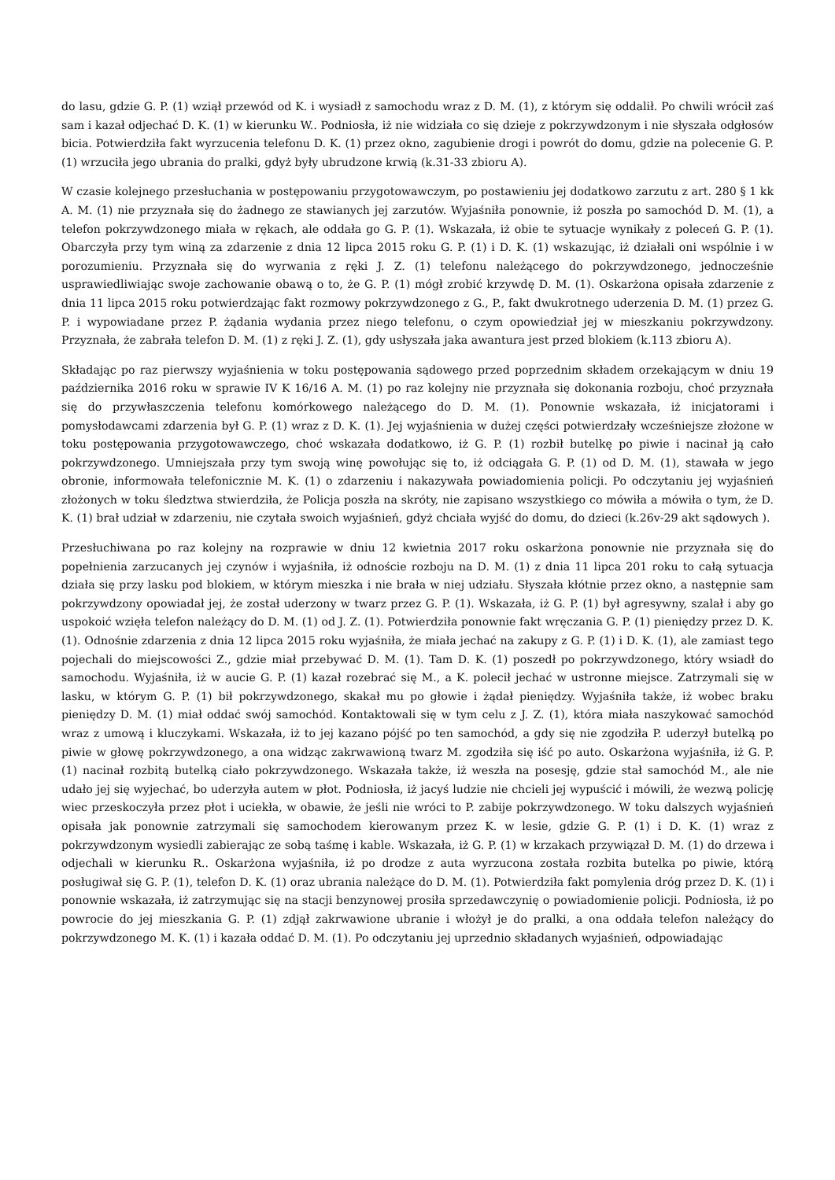do lasu, gdzie G. P. (1) wziął przewód od K. i wysiadł z samochodu wraz z D. M. (1), z którym się oddalił. Po chwili wrócił zaś sam i kazał odjechać D. K. (1) w kierunku W.. Podniosła, iż nie widziała co się dzieje z pokrzywdzonym i nie słyszała odgłosów bicia. Potwierdziła fakt wyrzucenia telefonu D. K. (1) przez okno, zagubienie drogi i powrót do domu, gdzie na polecenie G. P. (1) wrzuciła jego ubrania do pralki, gdyż były ubrudzone krwią (k.31-33 zbioru A).
W czasie kolejnego przesłuchania w postępowaniu przygotowawczym, po postawieniu jej dodatkowo zarzutu z art. 280 § 1 kk A. M. (1) nie przyznała się do żadnego ze stawianych jej zarzutów. Wyjaśniła ponownie, iż poszła po samochód D. M. (1), a telefon pokrzywdzonego miała w rękach, ale oddała go G. P. (1). Wskazała, iż obie te sytuacje wynikały z poleceń G. P. (1). Obarczyła przy tym winą za zdarzenie z dnia 12 lipca 2015 roku G. P. (1) i D. K. (1) wskazując, iż działali oni wspólnie i w porozumieniu. Przyznała się do wyrwania z ręki J. Z. (1) telefonu należącego do pokrzywdzonego, jednocześnie usprawiedliwiając swoje zachowanie obawą o to, że G. P. (1) mógł zrobić krzywdę D. M. (1). Oskarżona opisała zdarzenie z dnia 11 lipca 2015 roku potwierdzając fakt rozmowy pokrzywdzonego z G., P., fakt dwukrotnego uderzenia D. M. (1) przez G. P. i wypowiadane przez P. żądania wydania przez niego telefonu, o czym opowiedział jej w mieszkaniu pokrzywdzony. Przyznała, że zabrała telefon D. M. (1) z ręki J. Z. (1), gdy usłyszała jaka awantura jest przed blokiem (k.113 zbioru A).
Składając po raz pierwszy wyjaśnienia w toku postępowania sądowego przed poprzednim składem orzekającym w dniu 19 października 2016 roku w sprawie IV K 16/16 A. M. (1) po raz kolejny nie przyznała się dokonania rozboju, choć przyznała się do przywłaszczenia telefonu komórkowego należącego do D. M. (1). Ponownie wskazała, iż inicjatorami i pomysłodawcami zdarzenia był G. P. (1) wraz z D. K. (1). Jej wyjaśnienia w dużej części potwierdzały wcześniejsze złożone w toku postępowania przygotowawczego, choć wskazała dodatkowo, iż G. P. (1) rozbił butelkę po piwie i nacinał ją cało pokrzywdzonego. Umniejszała przy tym swoją winę powołując się to, iż odciągała G. P. (1) od D. M. (1), stawała w jego obronie, informowała telefonicznie M. K. (1) o zdarzeniu i nakazywała powiadomienia policji. Po odczytaniu jej wyjaśnień złożonych w toku śledztwa stwierdziła, że Policja poszła na skróty, nie zapisano wszystkiego co mówiła a mówiła o tym, że D. K. (1) brał udział w zdarzeniu, nie czytała swoich wyjaśnień, gdyż chciała wyjść do domu, do dzieci (k.26v-29 akt sądowych ).
Przesłuchiwana po raz kolejny na rozprawie w dniu 12 kwietnia 2017 roku oskarżona ponownie nie przyznała się do popełnienia zarzucanych jej czynów i wyjaśniła, iż odnoście rozboju na D. M. (1) z dnia 11 lipca 201 roku to całą sytuacja działa się przy lasku pod blokiem, w którym mieszka i nie brała w niej udziału. Słyszała kłótnie przez okno, a następnie sam pokrzywdzony opowiadał jej, że został uderzony w twarz przez G. P. (1). Wskazała, iż G. P. (1) był agresywny, szalał i aby go uspokoić wzięła telefon należący do D. M. (1) od J. Z. (1). Potwierdziła ponownie fakt wręczania G. P. (1) pieniędzy przez D. K. (1). Odnośnie zdarzenia z dnia 12 lipca 2015 roku wyjaśniła, że miała jechać na zakupy z G. P. (1) i D. K. (1), ale zamiast tego pojechali do miejscowości Z., gdzie miał przebywać D. M. (1). Tam D. K. (1) poszedł po pokrzywdzonego, który wsiadł do samochodu. Wyjaśniła, iż w aucie G. P. (1) kazał rozebrać się M., a K. polecił jechać w ustronne miejsce. Zatrzymali się w lasku, w którym G. P. (1) bił pokrzywdzonego, skakał mu po głowie i żądał pieniędzy. Wyjaśniła także, iż wobec braku pieniędzy D. M. (1) miał oddać swój samochód. Kontaktowali się w tym celu z J. Z. (1), która miała naszykować samochód wraz z umową i kluczykami. Wskazała, iż to jej kazano pójść po ten samochód, a gdy się nie zgodziła P. uderzył butelką po piwie w głowę pokrzywdzonego, a ona widząc zakrwawioną twarz M. zgodziła się iść po auto. Oskarżona wyjaśniła, iż G. P. (1) nacinał rozbitą butelką ciało pokrzywdzonego. Wskazała także, iż weszła na posesję, gdzie stał samochód M., ale nie udało jej się wyjechać, bo uderzyła autem w płot. Podniosła, iż jacyś ludzie nie chcieli jej wypuścić i mówili, że wezwą policję wiec przeskoczyła przez płot i uciekła, w obawie, że jeśli nie wróci to P. zabije pokrzywdzonego. W toku dalszych wyjaśnień opisała jak ponownie zatrzymali się samochodem kierowanym przez K. w lesie, gdzie G. P. (1) i D. K. (1) wraz z pokrzywdzonym wysiedli zabierając ze sobą taśmę i kable. Wskazała, iż G. P. (1) w krzakach przywiązał D. M. (1) do drzewa i odjechali w kierunku R.. Oskarżona wyjaśniła, iż po drodze z auta wyrzucona została rozbita butelka po piwie, którą posługiwał się G. P. (1), telefon D. K. (1) oraz ubrania należące do D. M. (1). Potwierdziła fakt pomylenia dróg przez D. K. (1) i ponownie wskazała, iż zatrzymując się na stacji benzynowej prosiła sprzedawczynię o powiadomienie policji. Podniosła, iż po powrocie do jej mieszkania G. P. (1) zdjął zakrwawione ubranie i włożył je do pralki, a ona oddała telefon należący do pokrzywdzonego M. K. (1) i kazała oddać D. M. (1). Po odczytaniu jej uprzednio składanych wyjaśnień, odpowiadając